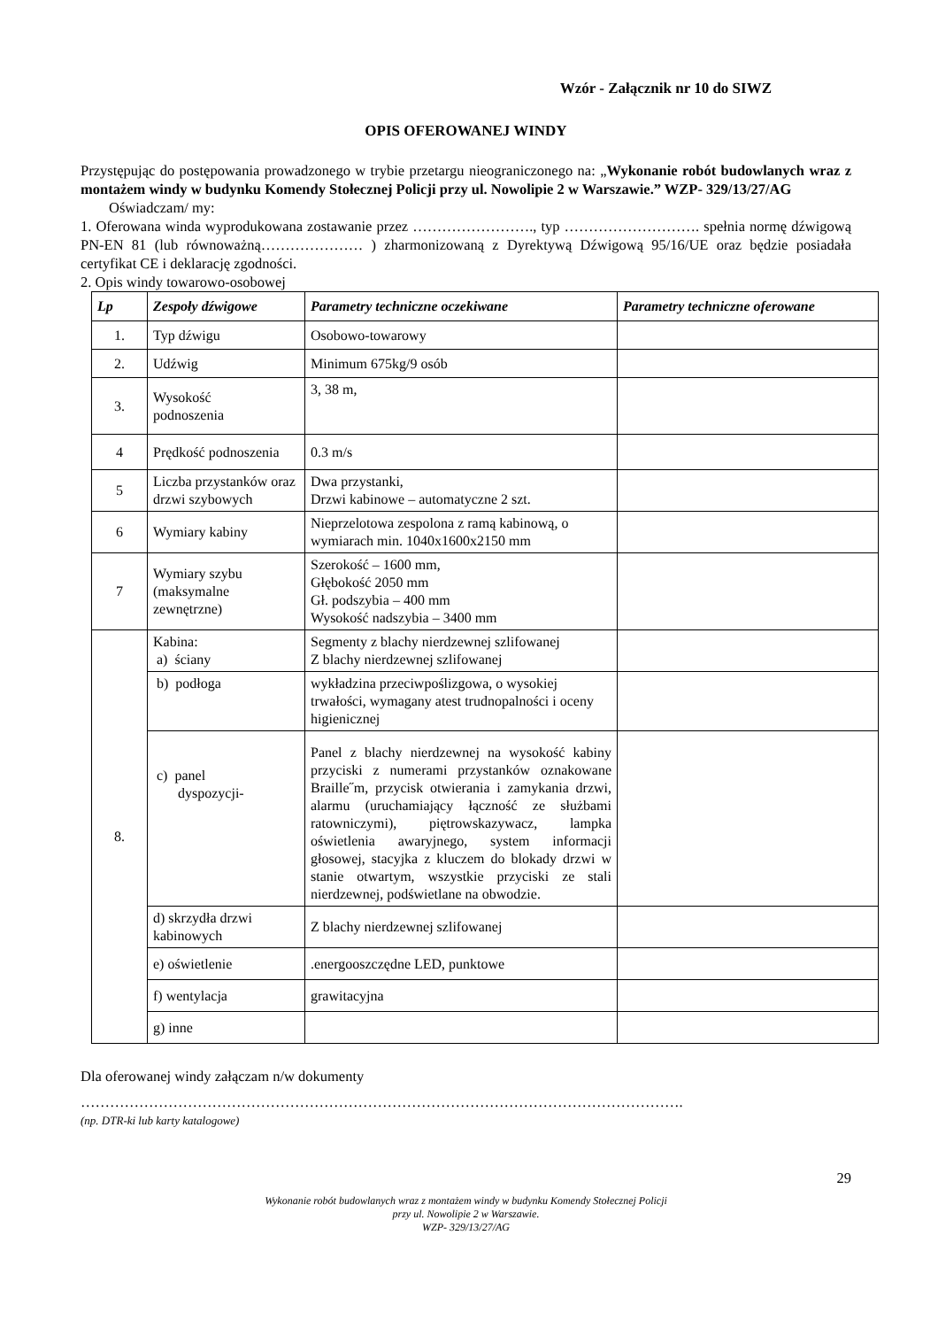Wzór - Załącznik nr 10 do SIWZ
OPIS OFEROWANEJ WINDY
Przystępując do postępowania prowadzonego w trybie przetargu nieograniczonego na: „Wykonanie robót budowlanych wraz z montażem windy w budynku Komendy Stołecznej Policji przy ul. Nowolipie 2 w Warszawie.” WZP- 329/13/27/AG
Oświadczam/ my:
1. Oferowana winda wyprodukowana zostawanie przez ……………………., typ ………………………. spełnia normę dźwigową PN-EN 81 (lub równoważną………………… ) zharmonizowaną z Dyrektywą Dźwigową 95/16/UE oraz będzie posiadała certyfikat CE i deklarację zgodności.
2. Opis windy towarowo-osobowej
| Lp | Zespoły dźwigowe | Parametry techniczne oczekiwane | Parametry techniczne oferowane |
| --- | --- | --- | --- |
| 1. | Typ dźwigu | Osobowo-towarowy | |
| 2. | Udźwig | Minimum 675kg/9 osób | |
| 3. | Wysokość podnoszenia | 3, 38 m, | |
| 4 | Prędkość podnoszenia | 0.3 m/s | |
| 5 | Liczba przystanków oraz drzwi szybowych | Dwa przystanki, Drzwi kabinowe – automatyczne 2 szt. | |
| 6 | Wymiary kabiny | Nieprzelotowa zespolona z ramą kabinową, o wymiarach min. 1040x1600x2150 mm | |
| 7 | Wymiary szybu (maksymalne zewnętrzne) | Szerokość – 1600 mm, Głębokość 2050 mm Gł. podszybia – 400 mm Wysokość nadszybia – 3400 mm | |
| 8. | Kabina: a) ściany | Segmenty z blachy nierdzewnej szlifowanej Z blachy nierdzewnej szlifowanej | |
| | b) podłoga | wykładzina przeciwpoślizgowa, o wysokiej trwałości, wymagany atest trudnopalności i oceny higienicznej | |
| | c) panel dyspozycji- | Panel z blachy nierdzewnej na wysokość kabiny przyciski z numerami przystanków oznakowane Braille˝m, przycisk otwierania i zamykania drzwi, alarmu (uruchamiający łączność ze służbami ratowniczymi), piętrowskazywacz, lampka oświetlenia awaryjnego, system informacji głosowej, stacyjka z kluczem do blokady drzwi w stanie otwartym, wszystkie przyciski ze stali nierdzewnej, podświetlane na obwodzie. | |
| | d) skrzydła drzwi kabinowych | Z blachy nierdzewnej szlifowanej | |
| | e) oświetlenie | .energooszczędne LED, punktowe | |
| | f) wentylacja | grawitacyjna | |
| | g) inne | | |
Dla oferowanej windy załączam n/w dokumenty
…………………………………………………………………………………………………………….
(np. DTR-ki lub karty katalogowe)
29
Wykonanie robót budowlanych wraz z montażem windy w budynku Komendy Stołecznej Policji
przy ul. Nowolipie 2 w Warszawie.
WZP- 329/13/27/AG